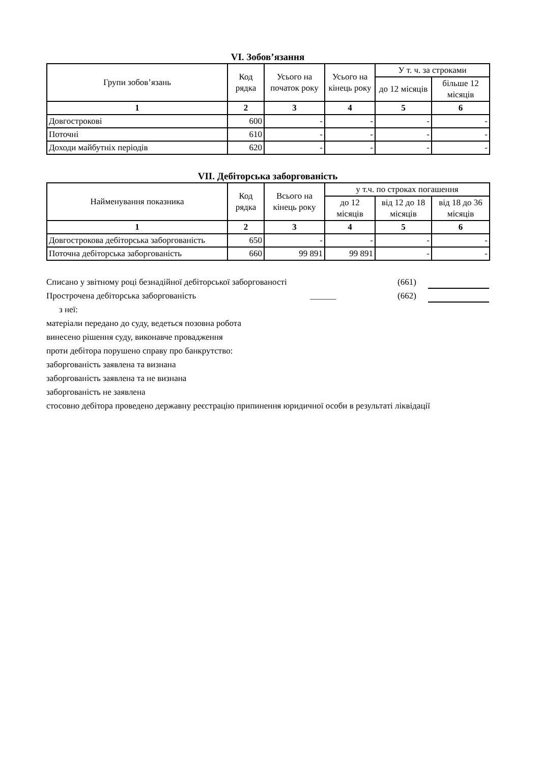VI. Зобов’язання
| Групи зобов’язань | Код рядка | Усього на початок року | Усього на кінець року | У т. ч. за строками | |
| --- | --- | --- | --- | --- | --- |
| | | | | до 12 місяців | більше 12 місяців |
| 1 | 2 | 3 | 4 | 5 | 6 |
| Довгострокові | 600 | - | - | - | - |
| Поточні | 610 | - | - | - | - |
| Доходи майбутніх періодів | 620 | - | - | - | - |
VII. Дебіторська заборгованість
| Найменування показника | Код рядка | Всього на кінець року | у т.ч. по строках погашення | | |
| --- | --- | --- | --- | --- | --- |
| | | | до 12 місяців | від 12 до 18 місяців | від 18 до 36 місяців |
| 1 | 2 | 3 | 4 | 5 | 6 |
| Довгострокова дебіторська заборгованість | 650 | - | - | - | - |
| Поточна дебіторська заборгованість | 660 | 99 891 | 99 891 | - | - |
Списано у звітному році безнадійної дебіторської заборгованості (661)
Прострочена дебіторська заборгованість ______ (662)
з неї:
матеріали передано до суду, ведеться позовна робота
винесено рішення суду, виконавче провадження
проти дебітора порушено справу про банкрутство:
заборгованість заявлена та визнана
заборгованість заявлена та не визнана
заборгованість не заявлена
стосовно дебітора проведено державну реєстрацію припинення юридичної особи в результаті ліквідації